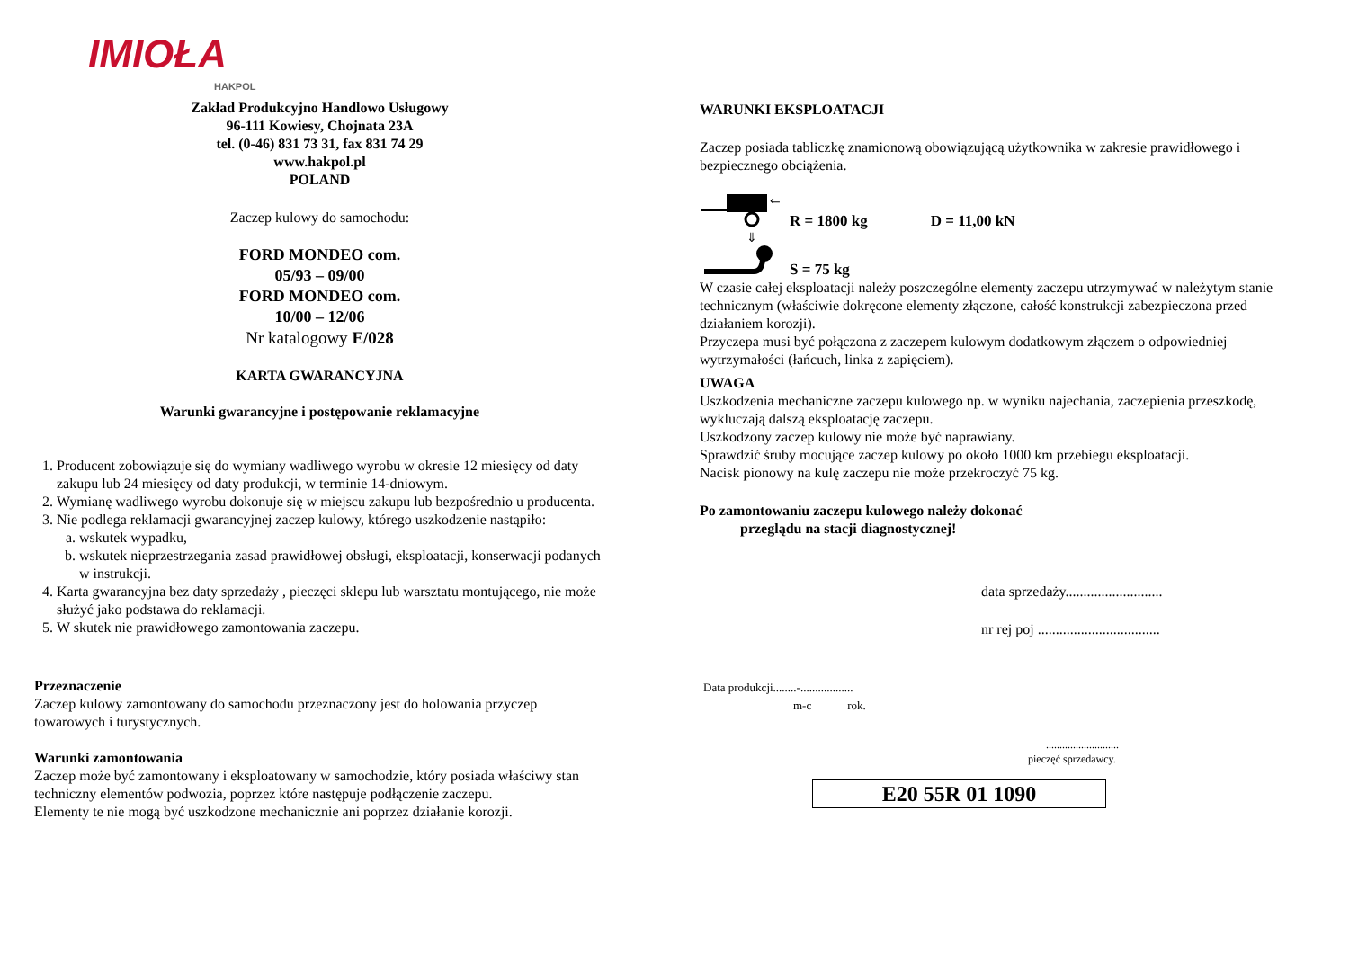IMIOŁA
HAKPOL
Zakład Produkcyjno Handlowo Usługowy
96-111 Kowiesy, Chojnata 23A
tel. (0-46) 831 73 31, fax 831 74 29
www.hakpol.pl
POLAND
Zaczep kulowy do samochodu:
FORD MONDEO com.
05/93 – 09/00
FORD MONDEO com.
10/00 – 12/06
Nr katalogowy E/028
KARTA GWARANCYJNA
Warunki gwarancyjne i postępowanie reklamacyjne
1. Producent zobowiązuje się do wymiany wadliwego wyrobu w okresie 12 miesięcy od daty zakupu lub 24 miesięcy od daty produkcji, w terminie 14-dniowym.
2. Wymianę wadliwego wyrobu dokonuje się w miejscu zakupu lub bezpośrednio u producenta.
3. Nie podlega reklamacji gwarancyjnej zaczep kulowy, którego uszkodzenie nastąpiło:
a. wskutek wypadku,
b. wskutek nieprzestrzegania zasad prawidłowej obsługi, eksploatacji, konserwacji podanych w instrukcji.
4. Karta gwarancyjna bez daty sprzedaży , pieczęci sklepu lub warsztatu montującego, nie może służyć jako podstawa do reklamacji.
5. W skutek nie prawidłowego zamontowania zaczepu.
Przeznaczenie
Zaczep kulowy zamontowany do samochodu przeznaczony jest do holowania przyczep towarowych i turystycznych.
Warunki zamontowania
Zaczep może być zamontowany i eksploatowany w samochodzie, który posiada właściwy stan techniczny elementów podwozia, poprzez które następuje podłączenie zaczepu.
Elementy te nie mogą być uszkodzone mechanicznie ani poprzez działanie korozji.
WARUNKI EKSPLOATACJI
Zaczep posiada tabliczkę znamionową obowiązującą użytkownika w zakresie prawidłowego i bezpiecznego obciążenia.
⇐
⇓
R = 1800 kg D = 11,00 kN
S = 75 kg
W czasie całej eksploatacji należy poszczególne elementy zaczepu utrzymywać w należytym stanie technicznym (właściwie dokręcone elementy złączone, całość konstrukcji zabezpieczona przed działaniem korozji).
Przyczepa musi być połączona z zaczepem kulowym dodatkowym złączem o odpowiedniej wytrzymałości (łańcuch, linka z zapięciem).
UWAGA
Uszkodzenia mechaniczne zaczepu kulowego np. w wyniku najechania, zaczepienia przeszkodę, wykluczają dalszą eksploatację zaczepu.
Uszkodzony zaczep kulowy nie może być naprawiany.
Sprawdzić śruby mocujące zaczep kulowy po około 1000 km przebiegu eksploatacji.
Nacisk pionowy na kulę zaczepu nie może przekroczyć 75 kg.
Po zamontowaniu zaczepu kulowego należy dokonać
przeglądu na stacji diagnostycznej!
data sprzedaży...........................
nr rej poj ..................................
Data produkcji........-..................
m-c rok.
...........................
pieczęć sprzedawcy.
E20 55R 01 1090